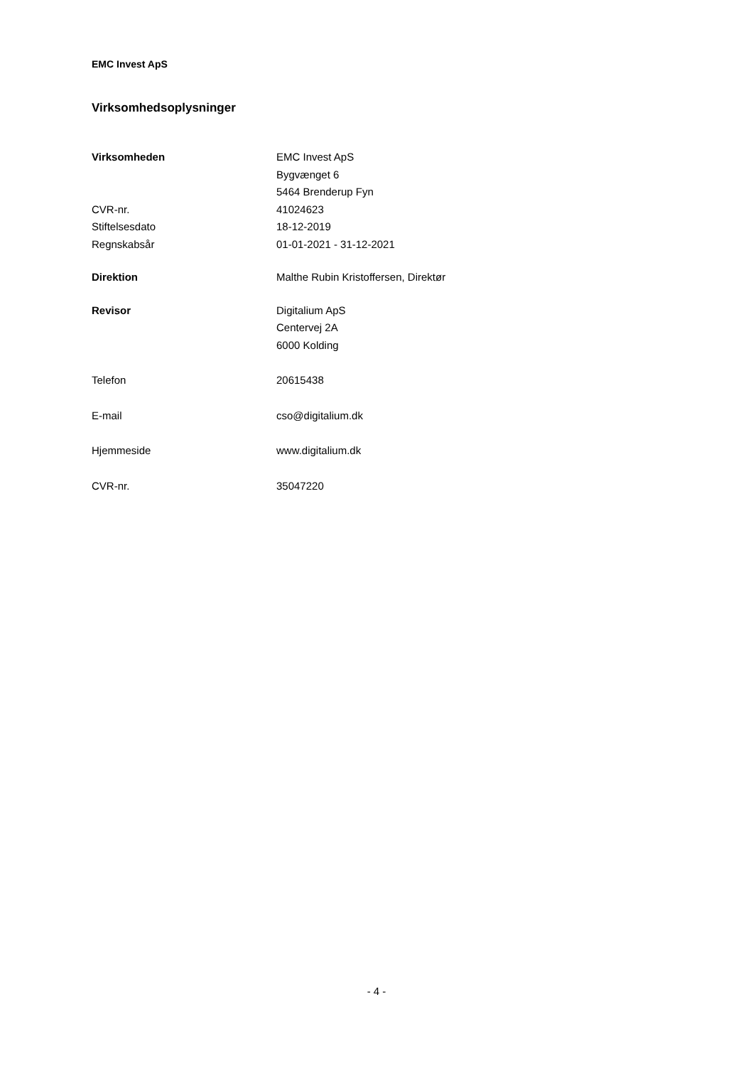EMC Invest ApS
Virksomhedsoplysninger
| Virksomheden | EMC Invest ApS |
| | Bygvænget 6 |
| | 5464 Brenderup Fyn |
| CVR-nr. | 41024623 |
| Stiftelsesdato | 18-12-2019 |
| Regnskabsår | 01-01-2021 - 31-12-2021 |
| Direktion | Malthe Rubin Kristoffersen, Direktør |
| Revisor | Digitalium ApS |
| | Centervej 2A |
| | 6000 Kolding |
| Telefon | 20615438 |
| E-mail | cso@digitalium.dk |
| Hjemmeside | www.digitalium.dk |
| CVR-nr. | 35047220 |
- 4 -